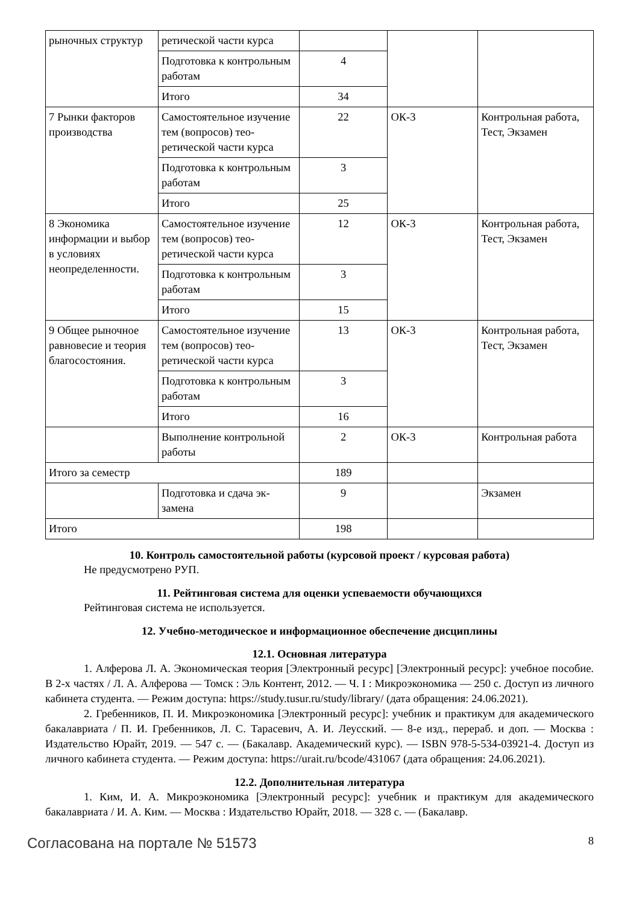| рыночных структур | ретической части курса | | | |
| | Подготовка к контроль­ным работам | 4 | | |
| | Итого | 34 | | |
| 7 Рынки факторов производства | Самостоятельное изуче­ние тем (вопросов) тео­ретической части курса | 22 | ОК-3 | Контрольная рабо­та, Тест, Экзамен |
| | Подготовка к контроль­ным работам | 3 | | |
| | Итого | 25 | | |
| 8 Экономика информации и выбор в условиях неопределенности. | Самостоятельное изуче­ние тем (вопросов) тео­ретической части курса | 12 | ОК-3 | Контрольная рабо­та, Тест, Экзамен |
| | Подготовка к контроль­ным работам | 3 | | |
| | Итого | 15 | | |
| 9 Общее рыночное равновесие и теория благосостояния. | Самостоятельное изуче­ние тем (вопросов) тео­ретической части курса | 13 | ОК-3 | Контрольная рабо­та, Тест, Экзамен |
| | Подготовка к контроль­ным работам | 3 | | |
| | Итого | 16 | | |
| | Выполнение контроль­ной работы | 2 | ОК-3 | Контрольная рабо­та |
| Итого за семестр | | 189 | | |
| | Подготовка и сдача эк­замена | 9 | | Экзамен |
| Итого | | 198 | | |
10. Контроль самостоятельной работы (курсовой проект / курсовая работа)
Не предусмотрено РУП.
11. Рейтинговая система для оценки успеваемости обучающихся
Рейтинговая система не используется.
12. Учебно-методическое и информационное обеспечение дисциплины
12.1. Основная литература
1. Алферова Л. А. Экономическая теория [Электронный ресурс] [Электронный ресурс]: учебное пособие. В 2-х частях / Л. А. Алферова — Томск : Эль Контент, 2012. — Ч. I : Микроэко­номика — 250 с. Доступ из личного кабинета студента. — Режим доступа: https://study.tusur.ru/study/library/ (дата обращения: 24.06.2021).
2. Гребенников, П. И. Микроэкономика [Электронный ресурс]: учебник и практикум для академического бакалавриата / П. И. Гребенников, Л. С. Тарасевич, А. И. Леусский. — 8-е изд., перераб. и доп. — Москва : Издательство Юрайт, 2019. — 547 с. — (Бакалавр. Академический курс). — ISBN 978-5-534-03921-4. Доступ из личного кабинета студента. — Режим доступа: https://urait.ru/bcode/431067 (дата обращения: 24.06.2021).
12.2. Дополнительная литература
1. Ким, И. А. Микроэкономика [Электронный ресурс]: учебник и практикум для академи­ческого бакалавриата / И. А. Ким. — Москва : Издательство Юрайт, 2018. — 328 с. — (Бакалавр.
Согласована на портале № 51573 8